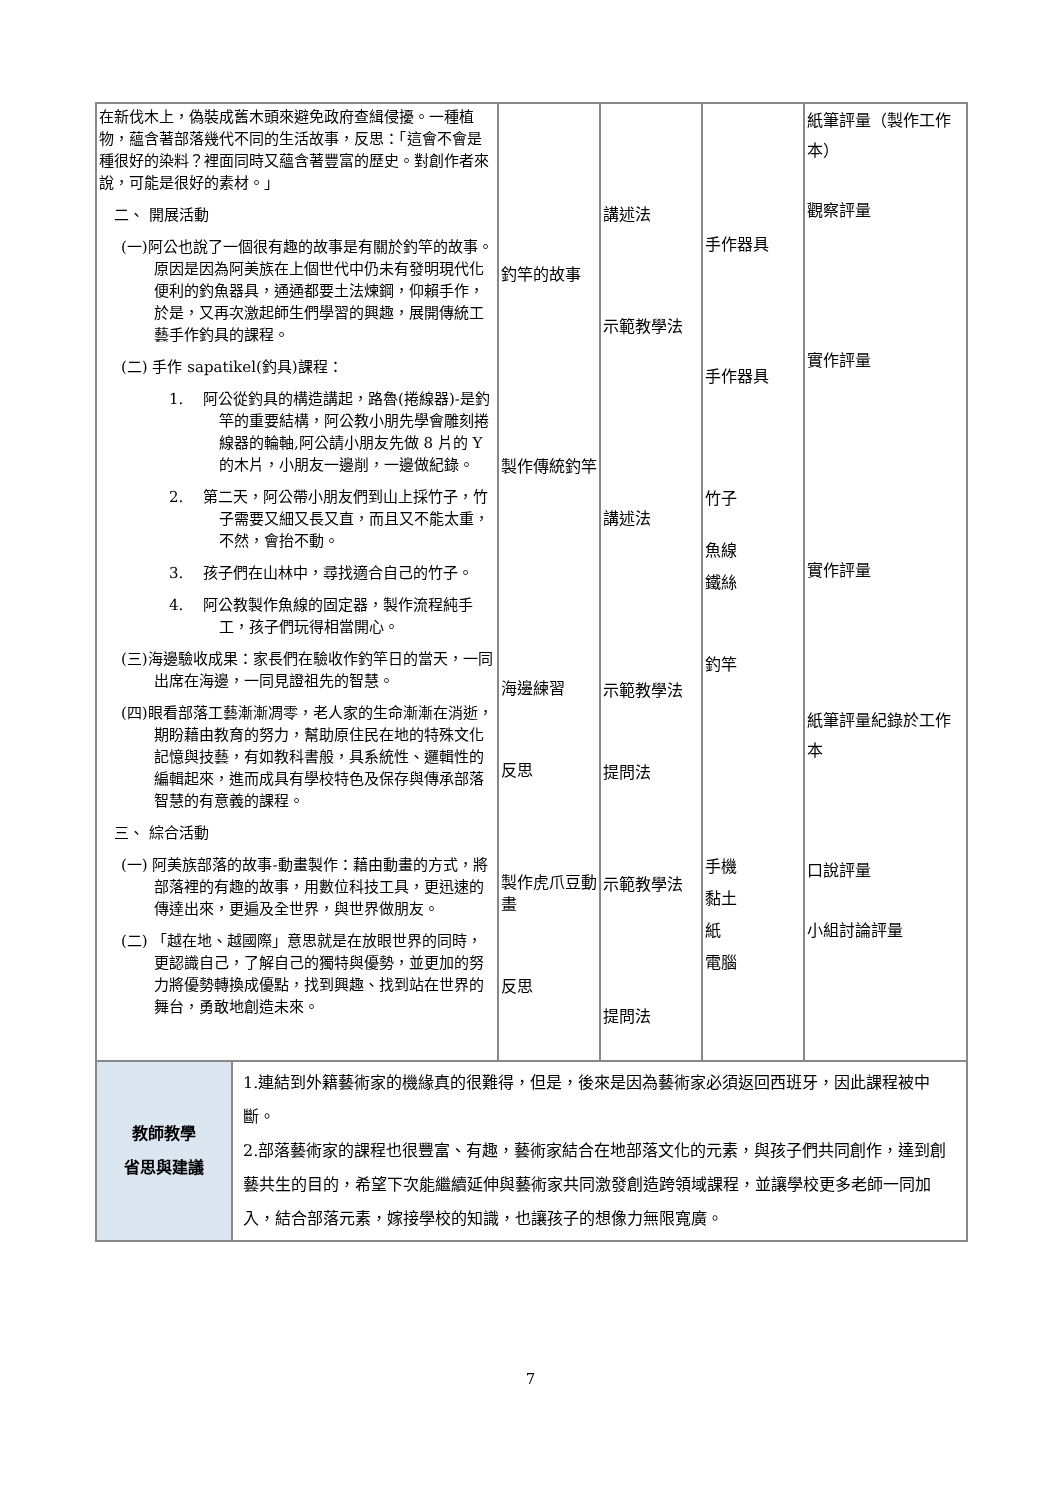| 在新伐木上，偽裝成舊木頭來避免政府查緝侵擾。一種植物，蘊含著部落幾代不同的生活故事，反思：「這會不會是種很好的染料？裡面同時又蘊含著豐富的歷史。對創作者來說，可能是很好的素材。」 二、 開展活動 (一)阿公也說了一個很有趣的故事是有關於釣竿的故事。原因是因為阿美族在上個世代中仍未有發明現代化便利的釣魚器具，通通都要土法煉鋼，仰賴手作，於是，又再次激起師生們學習的興趣，展開傳統工藝手作釣具的課程。 (二) 手作 sapatikel(釣具)課程： 1. 阿公從釣具的構造講起，路魯(捲線器)-是釣竿的重要結構，阿公教小朋先學會雕刻捲線器的輪軸,阿公請小朋友先做 8 片的 Y 的木片，小朋友一邊削，一邊做紀錄。 2. 第二天，阿公帶小朋友們到山上採竹子，竹子需要又細又長又直，而且又不能太重，不然，會抬不動。 3. 孩子們在山林中，尋找適合自己的竹子。 4. 阿公教製作魚線的固定器，製作流程純手工，孩子們玩得相當開心。 (三)海邊驗收成果：家長們在驗收作釣竿日的當天，一同出席在海邊，一同見證祖先的智慧。 (四)眼看部落工藝漸漸凋零，老人家的生命漸漸在消逝，期盼藉由教育的努力，幫助原住民在地的特殊文化記憶與技藝，有如教科書般，具系統性、邏輯性的編輯起來，進而成具有學校特色及保存與傳承部落智慧的有意義的課程。 三、 綜合活動 (一) 阿美族部落的故事-動畫製作：藉由動畫的方式，將部落裡的有趣的故事，用數位科技工具，更迅速的傳達出來，更遍及全世界，與世界做朋友。 (二) 「越在地、越國際」意思就是在放眼世界的同時，更認識自己，了解自己的獨特與優勢，並更加的努力將優勢轉換成優點，找到興趣、找到站在世界的舞台，勇敢地創造未來。 | | 釣竿的故事 製作傳統釣竿 海邊練習 反思 製作虎爪豆動畫 反思 | 講述法 示範教學法 講述法 示範教學法 提問法 示範教學法 提問法 | 手作器具 手作器具 竹子 魚線 鐵絲 釣竿 手機 黏土 紙 電腦 | 紙筆評量（製作工作本） 觀察評量 實作評量 實作評量 紙筆評量紀錄於工作本 口說評量 小組討論評量 |
| 教師教學 省思與建議 | 1.連結到外籍藝術家的機緣真的很難得，但是，後來是因為藝術家必須返回西班牙，因此課程被中斷。 2.部落藝術家的課程也很豐富、有趣，藝術家結合在地部落文化的元素，與孩子們共同創作，達到創藝共生的目的，希望下次能繼續延伸與藝術家共同激發創造跨領域課程，並讓學校更多老師一同加入，結合部落元素，嫁接學校的知識，也讓孩子的想像力無限寬廣。 | | | | |
7